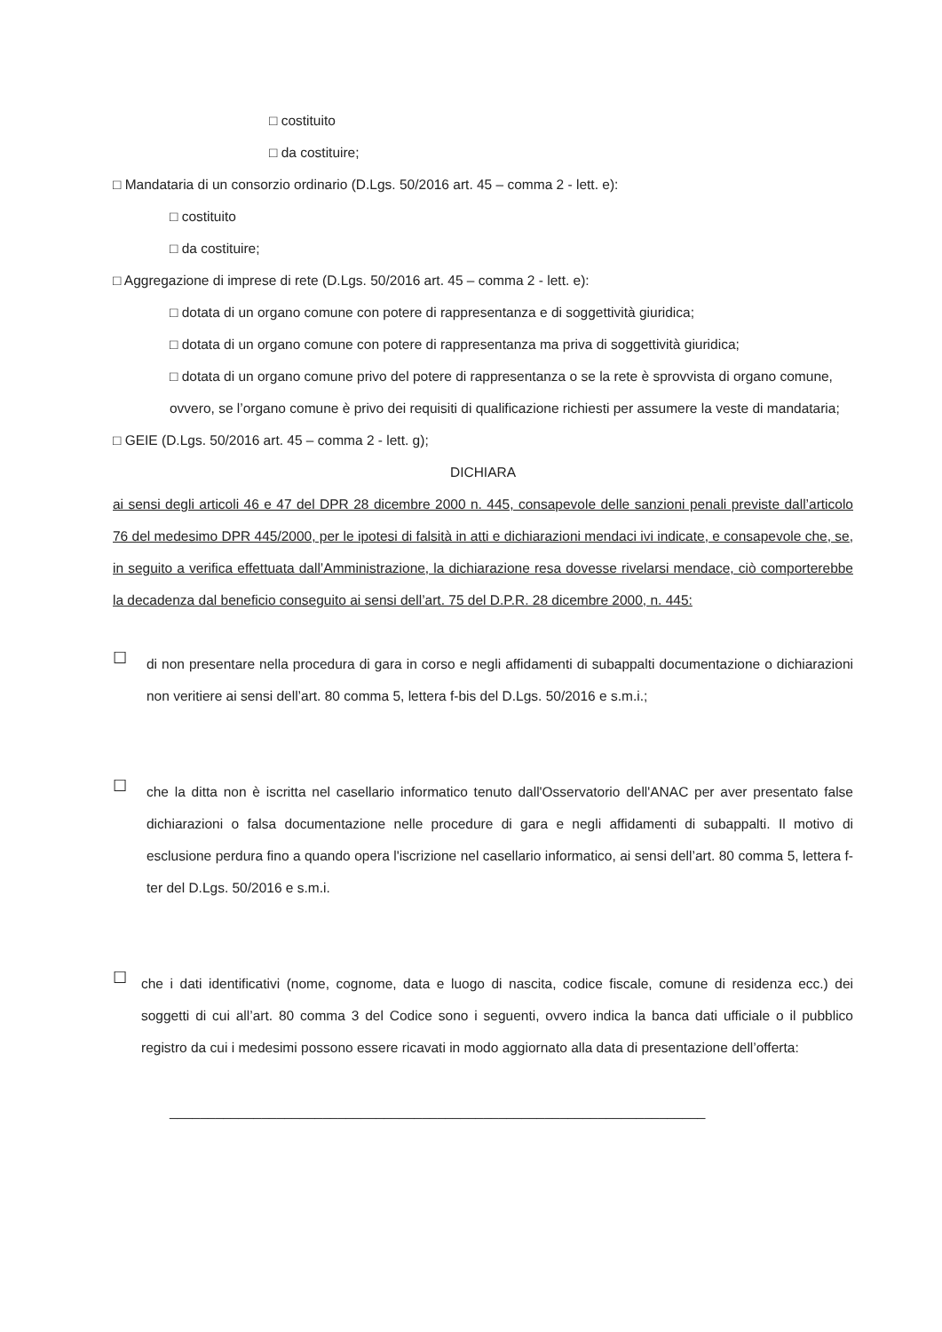□ costituito
□ da costituire;
□ Mandataria di un consorzio ordinario (D.Lgs. 50/2016 art. 45 – comma 2 - lett. e):
□ costituito
□ da costituire;
□ Aggregazione di imprese di rete (D.Lgs. 50/2016 art. 45 – comma 2 - lett. e):
□ dotata di un organo comune con potere di rappresentanza e di soggettività giuridica;
□ dotata di un organo comune con potere di rappresentanza ma priva di soggettività giuridica;
□ dotata di un organo comune privo del potere di rappresentanza o se la rete è sprovvista di organo comune, ovvero, se l’organo comune è privo dei requisiti di qualificazione richiesti per assumere la veste di mandataria;
□ GEIE (D.Lgs. 50/2016 art. 45 – comma 2 - lett. g);
DICHIARA
ai sensi degli articoli 46 e 47 del DPR 28 dicembre 2000 n. 445, consapevole delle sanzioni penali previste dall’articolo 76 del medesimo DPR 445/2000, per le ipotesi di falsità in atti e dichiarazioni mendaci ivi indicate, e consapevole che, se, in seguito a verifica effettuata dall’Amministrazione, la dichiarazione resa dovesse rivelarsi mendace, ciò comporterebbe la decadenza dal beneficio conseguito ai sensi dell’art. 75 del D.P.R. 28 dicembre 2000, n. 445:
☐
di non presentare nella procedura di gara in corso e negli affidamenti di subappalti documentazione o dichiarazioni non veritiere ai sensi dell’art. 80 comma 5, lettera f-bis del D.Lgs. 50/2016 e s.m.i.;
☐
che la ditta non è iscritta nel casellario informatico tenuto dall'Osservatorio dell'ANAC per aver presentato false dichiarazioni o falsa documentazione nelle procedure di gara e negli affidamenti di subappalti. Il motivo di esclusione perdura fino a quando opera l'iscrizione nel casellario informatico, ai sensi dell’art. 80 comma 5, lettera f-ter del D.Lgs. 50/2016 e s.m.i.
☐
che i dati identificativi (nome, cognome, data e luogo di nascita, codice fiscale, comune di residenza ecc.) dei soggetti di cui all’art. 80 comma 3 del Codice sono i seguenti, ovvero indica la banca dati ufficiale o il pubblico registro da cui i medesimi possono essere ricavati in modo aggiornato alla data di presentazione dell’offerta:
______________________________________________________________________